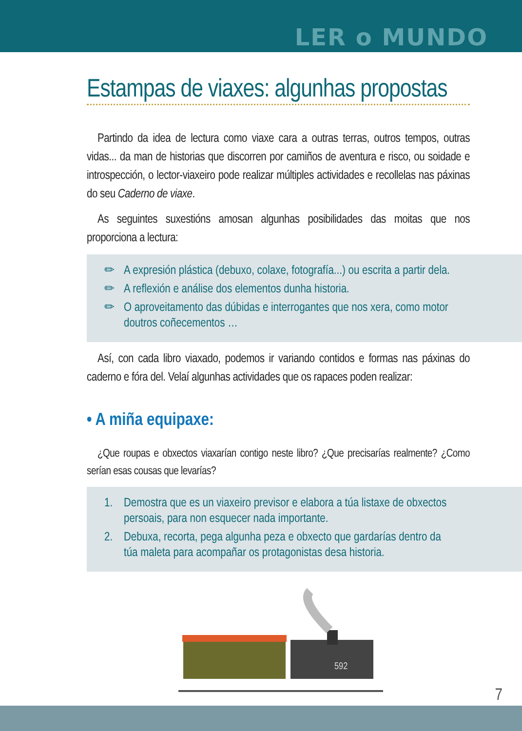LER o MUNDO
Estampas de viaxes: algunhas propostas
Partindo da idea de lectura como viaxe cara a outras terras, outros tempos, outras vidas... da man de historias que discorren por camiños de aventura e risco, ou soidade e introspección, o lector-viaxeiro pode realizar múltiples actividades e recollelas nas páxinas do seu Caderno de viaxe.
As seguintes suxestións amosan algunhas posibilidades das moitas que nos proporciona a lectura:
✏ A expresión plástica (debuxo, colaxe, fotografía...) ou escrita a partir dela.
✏ A reflexión e análise dos elementos dunha historia.
✏ O aproveitamento das dúbidas e interrogantes que nos xera, como motor doutros coñecementos …
Así, con cada libro viaxado, podemos ir variando contidos e formas nas páxinas do caderno e fóra del. Velaí algunhas actividades que os rapaces poden realizar:
• A miña equipaxe:
¿Que roupas e obxectos viaxarían contigo neste libro? ¿Que precisarías realmente? ¿Como serían esas cousas que levarías?
1. Demostra que es un viaxeiro previsor e elabora a túa listaxe de obxectos persoais, para non esquecer nada importante.
2. Debuxa, recorta, pega algunha peza e obxecto que gardarías dentro da túa maleta para acompañar os protagonistas desa historia.
592
7